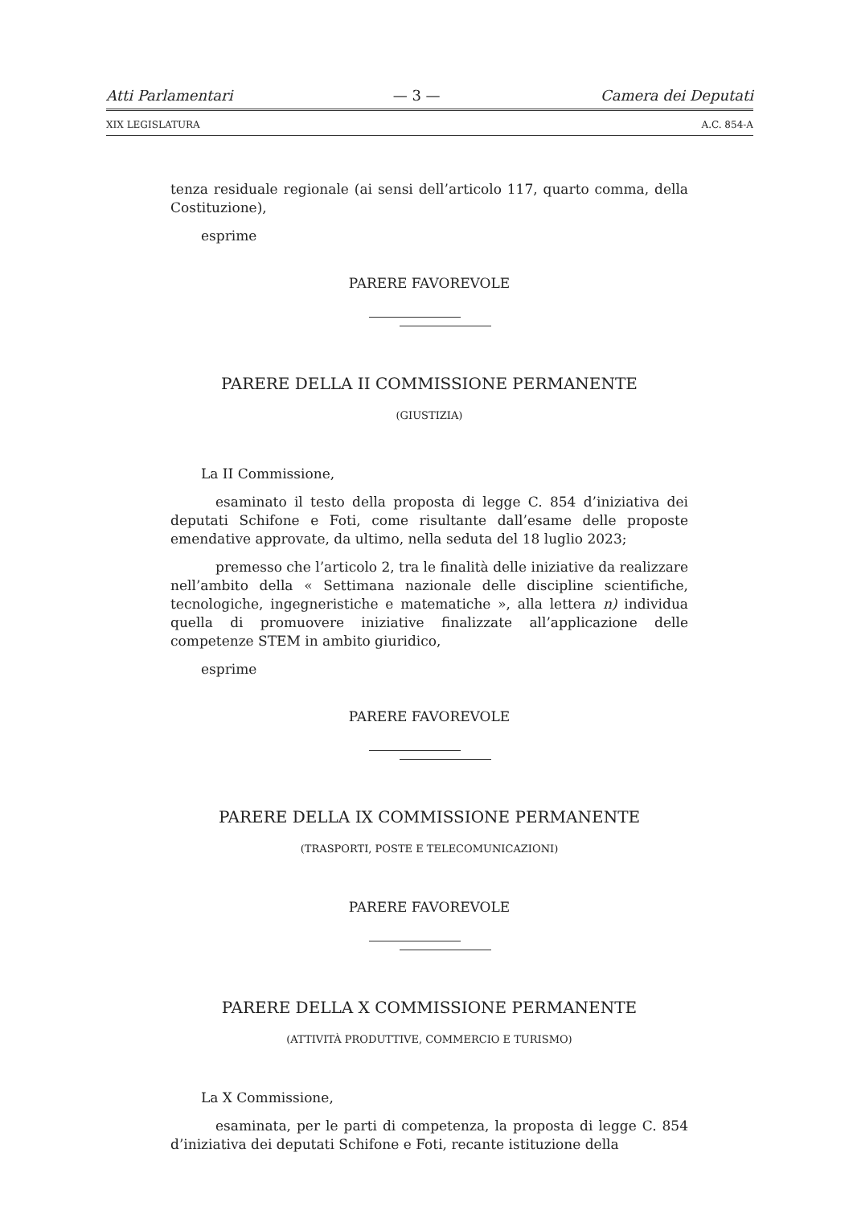Atti Parlamentari — 3 — Camera dei Deputati
XIX LEGISLATURA A.C. 854-A
tenza residuale regionale (ai sensi dell’articolo 117, quarto comma, della Costituzione),
esprime
PARERE FAVOREVOLE
PARERE DELLA II COMMISSIONE PERMANENTE
(GIUSTIZIA)
La II Commissione,
esaminato il testo della proposta di legge C. 854 d’iniziativa dei deputati Schifone e Foti, come risultante dall’esame delle proposte emendative approvate, da ultimo, nella seduta del 18 luglio 2023;
premesso che l’articolo 2, tra le finalità delle iniziative da realizzare nell’ambito della « Settimana nazionale delle discipline scientifiche, tecnologiche, ingegneristiche e matematiche », alla lettera n) individua quella di promuovere iniziative finalizzate all’applicazione delle competenze STEM in ambito giuridico,
esprime
PARERE FAVOREVOLE
PARERE DELLA IX COMMISSIONE PERMANENTE
(TRASPORTI, POSTE E TELECOMUNICAZIONI)
PARERE FAVOREVOLE
PARERE DELLA X COMMISSIONE PERMANENTE
(ATTIVITÀ PRODUTTIVE, COMMERCIO E TURISMO)
La X Commissione,
esaminata, per le parti di competenza, la proposta di legge C. 854 d’iniziativa dei deputati Schifone e Foti, recante istituzione della